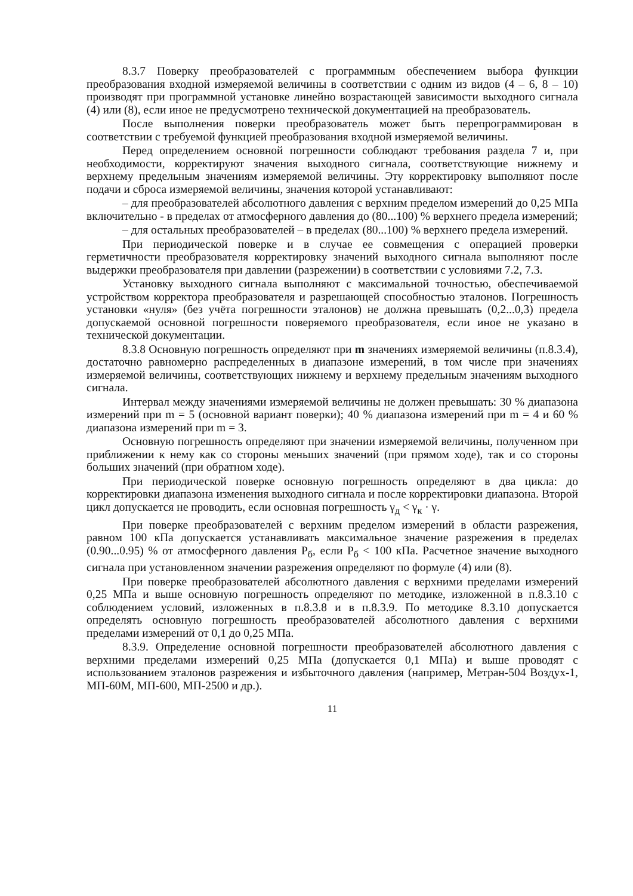8.3.7 Поверку преобразователей с программным обеспечением выбора функции преобразования входной измеряемой величины в соответствии с одним из видов (4 – 6, 8 – 10) производят при программной установке линейно возрастающей зависимости выходного сигнала (4) или (8), если иное не предусмотрено технической документацией на преобразователь.
После выполнения поверки преобразователь может быть перепрограммирован в соответствии с требуемой функцией преобразования входной измеряемой величины.
Перед определением основной погрешности соблюдают требования раздела 7 и, при необходимости, корректируют значения выходного сигнала, соответствующие нижнему и верхнему предельным значениям измеряемой величины. Эту корректировку выполняют после подачи и сброса измеряемой величины, значения которой устанавливают:
– для преобразователей абсолютного давления с верхним пределом измерений до 0,25 МПа включительно - в пределах от атмосферного давления до (80...100) % верхнего предела измерений;
– для остальных преобразователей – в пределах (80...100) % верхнего предела измерений.
При периодической поверке и в случае ее совмещения с операцией проверки герметичности преобразователя корректировку значений выходного сигнала выполняют после выдержки преобразователя при давлении (разрежении) в соответствии с условиями 7.2, 7.3.
Установку выходного сигнала выполняют с максимальной точностью, обеспечиваемой устройством корректора преобразователя и разрешающей способностью эталонов. Погрешность установки «нуля» (без учёта погрешности эталонов) не должна превышать (0,2...0,3) предела допускаемой основной погрешности поверяемого преобразователя, если иное не указано в технической документации.
8.3.8 Основную погрешность определяют при m значениях измеряемой величины (п.8.3.4), достаточно равномерно распределенных в диапазоне измерений, в том числе при значениях измеряемой величины, соответствующих нижнему и верхнему предельным значениям выходного сигнала.
Интервал между значениями измеряемой величины не должен превышать: 30 % диапазона измерений при m = 5 (основной вариант поверки); 40 % диапазона измерений при m = 4 и 60 % диапазона измерений при m = 3.
Основную погрешность определяют при значении измеряемой величины, полученном при приближении к нему как со стороны меньших значений (при прямом ходе), так и со стороны больших значений (при обратном ходе).
При периодической поверке основную погрешность определяют в два цикла: до корректировки диапазона изменения выходного сигнала и после корректировки диапазона. Второй цикл допускается не проводить, если основная погрешность γ<sub>д</sub> < γ<sub>к</sub> · γ.
При поверке преобразователей с верхним пределом измерений в области разрежения, равном 100 кПа допускается устанавливать максимальное значение разрежения в пределах (0.90...0.95) % от атмосферного давления Р<sub>б</sub>, если Р<sub>б</sub> < 100 кПа. Расчетное значение выходного сигнала при установленном значении разрежения определяют по формуле (4) или (8).
При поверке преобразователей абсолютного давления с верхними пределами измерений 0,25 МПа и выше основную погрешность определяют по методике, изложенной в п.8.3.10 с соблюдением условий, изложенных в п.8.3.8 и в п.8.3.9. По методике 8.3.10 допускается определять основную погрешность преобразователей абсолютного давления с верхними пределами измерений от 0,1 до 0,25 МПа.
8.3.9. Определение основной погрешности преобразователей абсолютного давления с верхними пределами измерений 0,25 МПа (допускается 0,1 МПа) и выше проводят с использованием эталонов разрежения и избыточного давления (например, Метран-504 Воздух-1, МП-60М, МП-600, МП-2500 и др.).
11